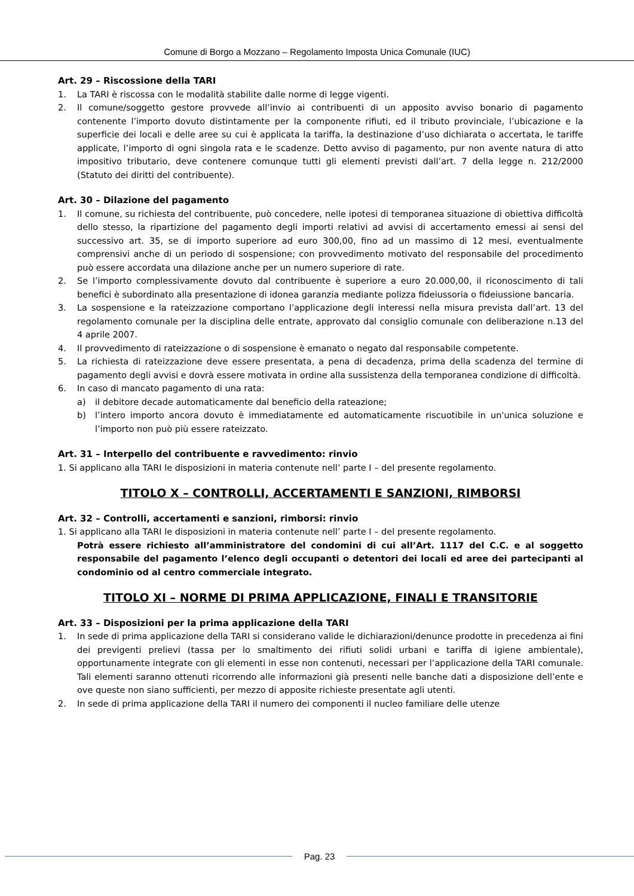Comune di Borgo a Mozzano – Regolamento Imposta Unica Comunale (IUC)
Art. 29 – Riscossione della TARI
1. La TARI è riscossa con le modalità stabilite dalle norme di legge vigenti.
2. Il comune/soggetto gestore provvede all’invio ai contribuenti di un apposito avviso bonario di pagamento contenente l’importo dovuto distintamente per la componente rifiuti, ed il tributo provinciale, l’ubicazione e la superficie dei locali e delle aree su cui è applicata la tariffa, la destinazione d’uso dichiarata o accertata, le tariffe applicate, l’importo di ogni singola rata e le scadenze. Detto avviso di pagamento, pur non avente natura di atto impositivo tributario, deve contenere comunque tutti gli elementi previsti dall’art. 7 della legge n. 212/2000 (Statuto dei diritti del contribuente).
Art. 30 – Dilazione del pagamento
1. Il comune, su richiesta del contribuente, può concedere, nelle ipotesi di temporanea situazione di obiettiva difficoltà dello stesso, la ripartizione del pagamento degli importi relativi ad avvisi di accertamento emessi ai sensi del successivo art. 35, se di importo superiore ad euro 300,00, fino ad un massimo di 12 mesi, eventualmente comprensivi anche di un periodo di sospensione; con provvedimento motivato del responsabile del procedimento può essere accordata una dilazione anche per un numero superiore di rate.
2. Se l’importo complessivamente dovuto dal contribuente è superiore a euro 20.000,00, il riconoscimento di tali benefici è subordinato alla presentazione di idonea garanzia mediante polizza fideiussoria o fideiussione bancaria.
3. La sospensione e la rateizzazione comportano l’applicazione degli interessi nella misura prevista dall’art. 13 del regolamento comunale per la disciplina delle entrate, approvato dal consiglio comunale con deliberazione n.13 del 4 aprile 2007.
4. Il provvedimento di rateizzazione o di sospensione è emanato o negato dal responsabile competente.
5. La richiesta di rateizzazione deve essere presentata, a pena di decadenza, prima della scadenza del termine di pagamento degli avvisi e dovrà essere motivata in ordine alla sussistenza della temporanea condizione di difficoltà.
6. In caso di mancato pagamento di una rata:
a) il debitore decade automaticamente dal beneficio della rateazione;
b) l’intero importo ancora dovuto è immediatamente ed automaticamente riscuotibile in un'unica soluzione e l’importo non può più essere rateizzato.
Art. 31 – Interpello del contribuente e ravvedimento: rinvio
1. Si applicano alla TARI le disposizioni in materia contenute nell’ parte I – del presente regolamento.
TITOLO X – CONTROLLI, ACCERTAMENTI E SANZIONI, RIMBORSI
Art. 32 – Controlli, accertamenti e sanzioni, rimborsi: rinvio
1. Si applicano alla TARI le disposizioni in materia contenute nell’ parte I – del presente regolamento.
Potrà essere richiesto all’amministratore del condomini di cui all’Art. 1117 del C.C. e al soggetto responsabile del pagamento l’elenco degli occupanti o detentori dei locali ed aree dei partecipanti al condominio od al centro commerciale integrato.
TITOLO XI – NORME DI PRIMA APPLICAZIONE, FINALI E TRANSITORIE
Art. 33 – Disposizioni per la prima applicazione della TARI
1. In sede di prima applicazione della TARI si considerano valide le dichiarazioni/denunce prodotte in precedenza ai fini dei previgenti prelievi (tassa per lo smaltimento dei rifiuti solidi urbani e tariffa di igiene ambientale), opportunamente integrate con gli elementi in esse non contenuti, necessari per l’applicazione della TARI comunale. Tali elementi saranno ottenuti ricorrendo alle informazioni già presenti nelle banche dati a disposizione dell’ente e ove queste non siano sufficienti, per mezzo di apposite richieste presentate agli utenti.
2. In sede di prima applicazione della TARI il numero dei componenti il nucleo familiare delle utenze
Pag. 23